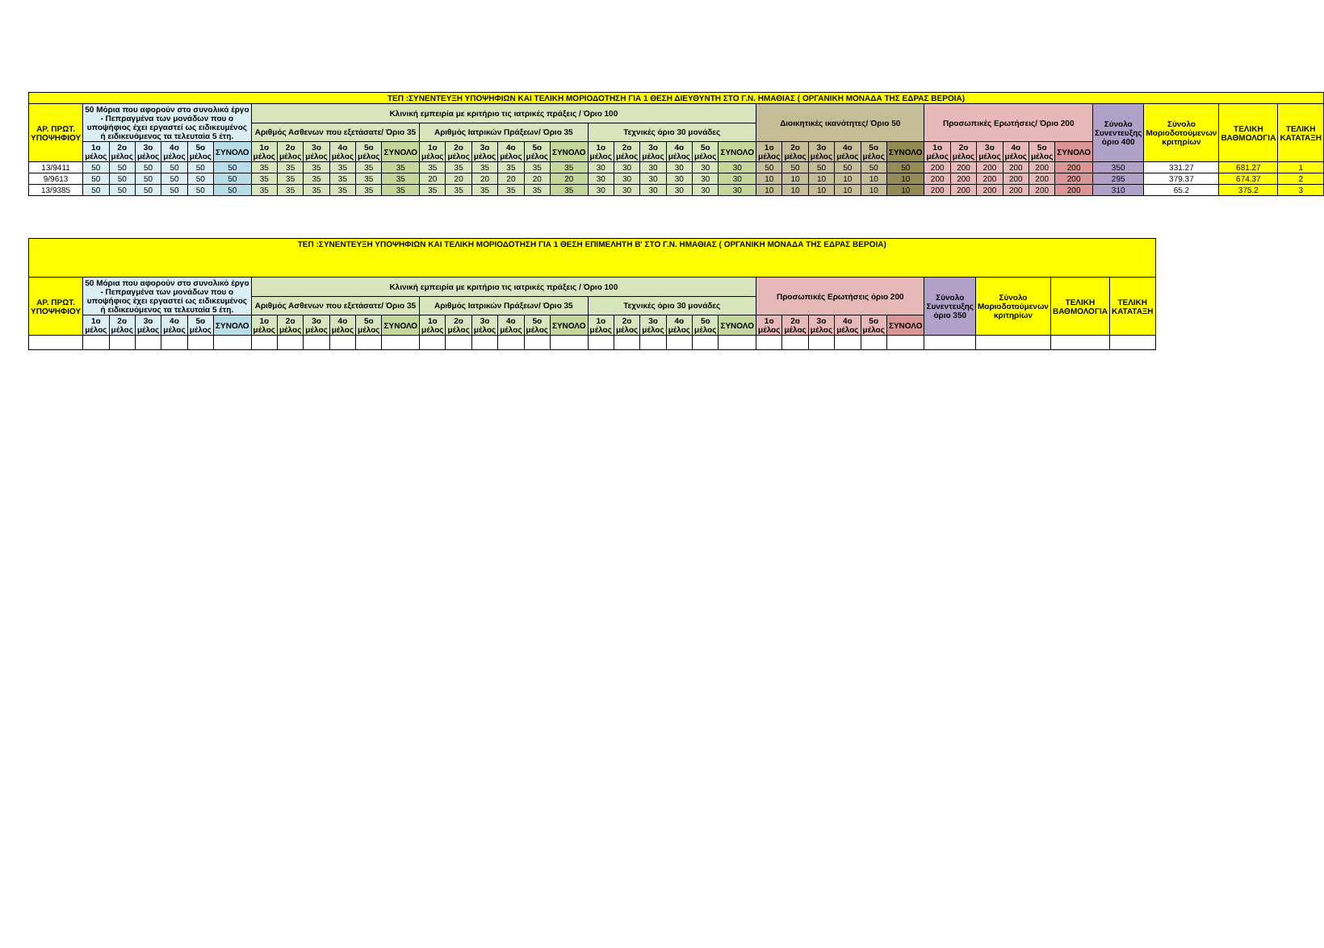| ΤΕΠ :ΣΥΝΕΝΤΕΥΞΗ ΥΠΟΨΗΦΙΩΝ ΚΑΙ ΤΕΛΙΚΗ ΜΟΡΙΟΔΟΤΗΣΗ ΓΙΑ 1 ΘΕΣΗ ΔΙΕΥΘΥΝΤΗ ΣΤΟ Γ.Ν. ΗΜΑΘΙΑΣ ( ΟΡΓΑΝΙΚΗ ΜΟΝΑΔΑ ΤΗΣ ΕΔΡΑΣ ΒΕΡΟΙΑ) | | | | | | | | | | | | | | | | | | | | | | | | | | | | | | | | | | | | | | | | |
| --- | --- | --- | --- | --- | --- | --- | --- | --- | --- | --- | --- | --- | --- | --- | --- | --- | --- | --- | --- | --- | --- | --- | --- | --- | --- | --- | --- | --- | --- | --- | --- | --- | --- | --- | --- | --- | --- | --- | --- | --- |
| ΑΡ. ΠΡΩΤ. ΥΠΟΨΗΦΙΟΥ | 50 Μόρια που αφορούν στο συνολικό έργο - Πεπραγμένα των μονάδων που ο υποψήφιος έχει εργαστεί ως ειδικευμένος ή ειδικευόμενος τα τελευταία 5 έτη. | | | | | | Κλινική εμπειρία με κριτήριο τις ιατρικές πράξεις / Όριο 100 | | | | | | | | | | | | | | | | | | Διοικητικές ικανότητες/ Όριο 50 | | | | | | Προσωπικές Ερωτήσεις/ Όριο 200 | | | | | | Σύνολο Συνεντευξης όριο 400 | Σύνολο Μοριοδοτούμενων κριτηρίων | ΤΕΛΙΚΗ ΒΑΘΜΟΛΟΓΙΑ | ΤΕΛΙΚΗ ΚΑΤΑΤΑΞΗ |
| | | | | | | | Αριθμός Ασθενων που εξετάσατε/ Όριο 35 | | | | | | Αριθμός Ιατρικών Πράξεων/ Όριο 35 | | | | | | Τεχνικές όριο 30 μονάδες | | | | | | | | | | | | | | | | | | | | | |
| | 1ο μέλος | 2ο μέλος | 3ο μέλος | 4ο μέλος | 5ο μέλος | ΣΥΝΟΛΟ | 1ο μέλος | 2ο μέλος | 3ο μέλος | 4ο μέλος | 5ο μέλος | ΣΥΝΟΛΟ | 1ο μέλος | 2ο μέλος | 3ο μέλος | 4ο μέλος | 5ο μέλος | ΣΥΝΟΛΟ | 1ο μέλος | 2ο μέλος | 3ο μέλος | 4ο μέλος | 5ο μέλος | ΣΥΝΟΛΟ | 1ο μέλος | 2ο μέλος | 3ο μέλος | 4ο μέλος | 5ο μέλος | ΣΥΝΟΛΟ | 1ο μέλος | 2ο μέλος | 3ο μέλος | 4ο μέλος | 5ο μέλος | ΣΥΝΟΛΟ | | | | |
| 13/9411 | 50 | 50 | 50 | 50 | 50 | 50 | 35 | 35 | 35 | 35 | 35 | 35 | 35 | 35 | 35 | 35 | 35 | 35 | 30 | 30 | 30 | 30 | 30 | 30 | 50 | 50 | 50 | 50 | 50 | 50 | 200 | 200 | 200 | 200 | 200 | 200 | 350 | 331.27 | 681.27 | 1 |
| 9/9613 | 50 | 50 | 50 | 50 | 50 | 50 | 35 | 35 | 35 | 35 | 35 | 35 | 20 | 20 | 20 | 20 | 20 | 20 | 30 | 30 | 30 | 30 | 30 | 30 | 10 | 10 | 10 | 10 | 10 | 10 | 200 | 200 | 200 | 200 | 200 | 200 | 295 | 379.37 | 674.37 | 2 |
| 13/9385 | 50 | 50 | 50 | 50 | 50 | 50 | 35 | 35 | 35 | 35 | 35 | 35 | 35 | 35 | 35 | 35 | 35 | 35 | 30 | 30 | 30 | 30 | 30 | 30 | 10 | 10 | 10 | 10 | 10 | 10 | 200 | 200 | 200 | 200 | 200 | 200 | 310 | 65.2 | 375.2 | 3 |
| ΤΕΠ :ΣΥΝΕΝΤΕΥΞΗ ΥΠΟΨΗΦΙΩΝ ΚΑΙ ΤΕΛΙΚΗ ΜΟΡΙΟΔΟΤΗΣΗ ΓΙΑ 1 ΘΕΣΗ ΕΠΙΜΕΛΗΤΗ Β' ΣΤΟ Γ.Ν. ΗΜΑΘΙΑΣ ( ΟΡΓΑΝΙΚΗ ΜΟΝΑΔΑ ΤΗΣ ΕΔΡΑΣ ΒΕΡΟΙΑ) | | | | | | | | | | | | | | | | | | | | | | | | | | | | | | | | | | |
| --- | --- | --- | --- | --- | --- | --- | --- | --- | --- | --- | --- | --- | --- | --- | --- | --- | --- | --- | --- | --- | --- | --- | --- | --- | --- | --- | --- | --- | --- | --- | --- | --- | --- | --- |
| ΑΡ. ΠΡΩΤ. ΥΠΟΨΗΦΙΟΥ | 50 Μόρια που αφορούν στο συνολικό έργο - Πεπραγμένα των μονάδων που ο υποψήφιος έχει εργαστεί ως ειδικευμένος ή ειδικευόμενος τα τελευταία 5 έτη. | | | | | | Κλινική εμπειρία με κριτήριο τις ιατρικές πράξεις / Όριο 100 | | | | | | | | | | | | | | | | | | Προσωπικές Ερωτήσεις όριο 200 | | | | | | Σύνολο Συνεντευξης όριο 350 | Σύνολο Μοριοδοτούμενων κριτηρίων | ΤΕΛΙΚΗ ΒΑΘΜΟΛΟΓΙΑ | ΤΕΛΙΚΗ ΚΑΤΑΤΑΞΗ |
| | | | | | | | Αριθμός Ασθενων που εξετάσατε/ Όριο 35 | | | | | | Αριθμός Ιατρικών Πράξεων/ Όριο 35 | | | | | | Τεχνικές όριο 30 μονάδες | | | | | | | | | | | | | | | |
| | 1ο μέλος | 2ο μέλος | 3ο μέλος | 4ο μέλος | 5ο μέλος | ΣΥΝΟΛΟ | 1ο μέλος | 2ο μέλος | 3ο μέλος | 4ο μέλος | 5ο μέλος | ΣΥΝΟΛΟ | 1ο μέλος | 2ο μέλος | 3ο μέλος | 4ο μέλος | 5ο μέλος | ΣΥΝΟΛΟ | 1ο μέλος | 2ο μέλος | 3ο μέλος | 4ο μέλος | 5ο μέλος | ΣΥΝΟΛΟ | 1ο μέλος | 2ο μέλος | 3ο μέλος | 4ο μέλος | 5ο μέλος | ΣΥΝΟΛΟ | | | | |